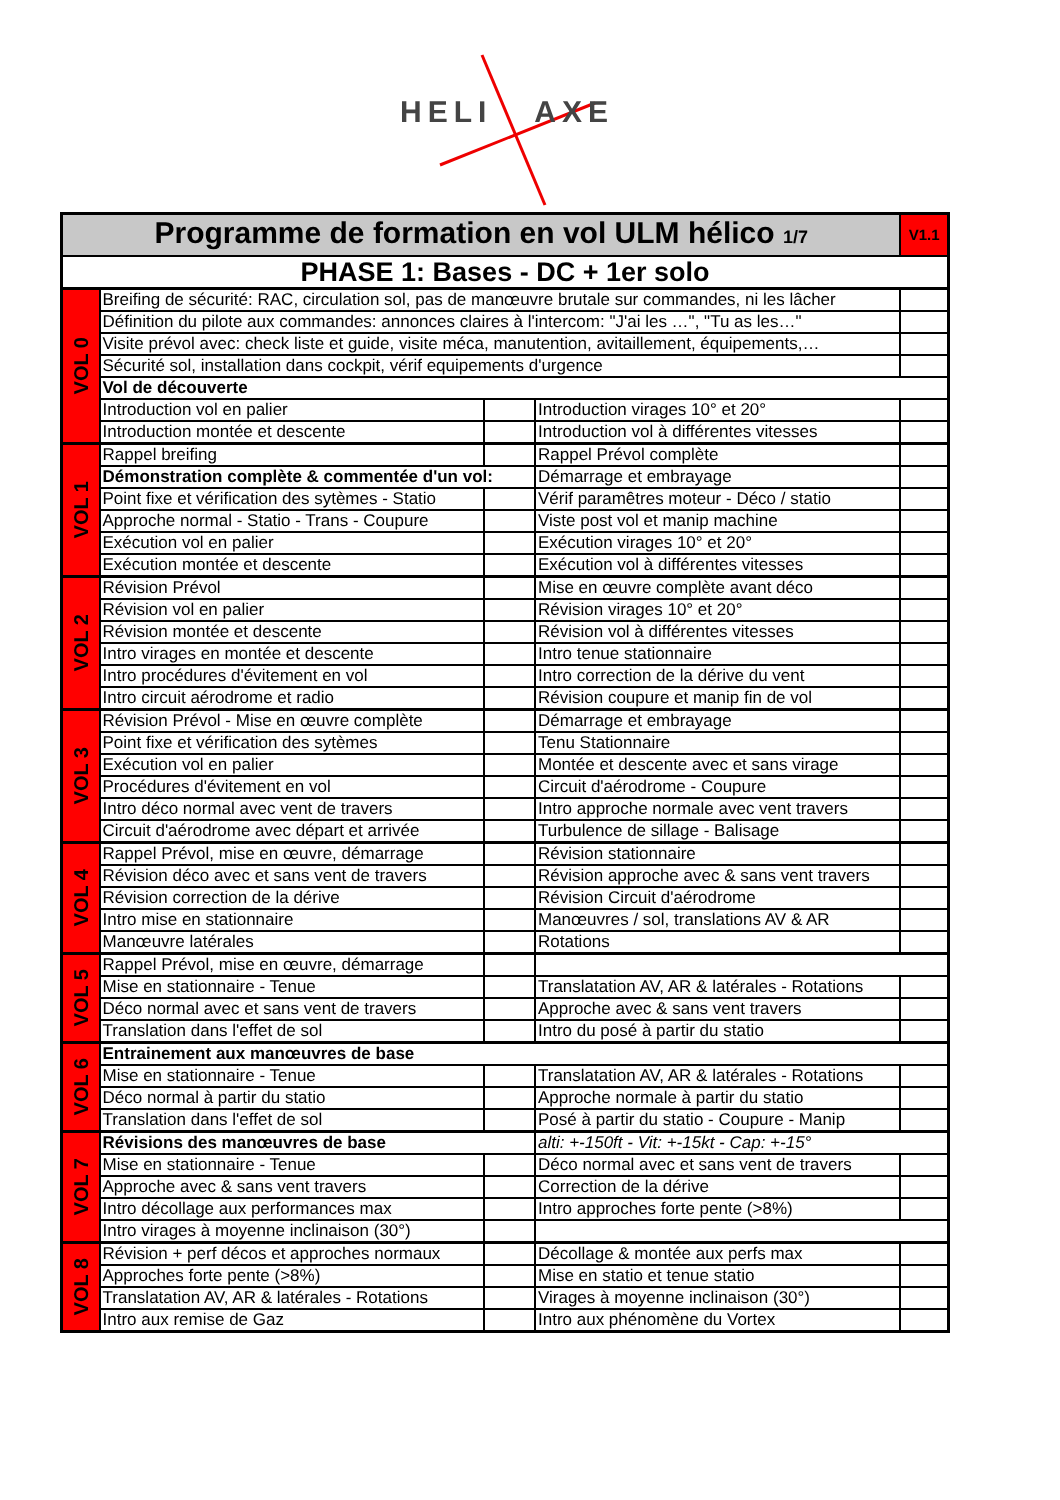HELI AXE
| Programme de formation en vol ULM hélico 1/7 | | | | V1.1 |
| PHASE 1: Bases - DC + 1er solo | | | | |
| VOL 0 | Breifing de sécurité: RAC, circulation sol, pas de manœuvre brutale sur commandes, ni les lâcher | | | |
| | Définition du pilote aux commandes: annonces claires à l'intercom: "J'ai les …", "Tu as les…" | | | |
| | Visite prévol avec: check liste et guide, visite méca, manutention, avitaillement, équipements,… | | | |
| | Sécurité sol, installation dans cockpit, vérif equipements d'urgence | | | |
| | Vol de découverte | | | |
| | Introduction vol en palier | | Introduction virages 10° et 20° | |
| | Introduction montée et descente | | Introduction vol à différentes vitesses | |
| VOL 1 | Rappel breifing | | Rappel Prévol complète | |
| | Démonstration complète & commentée d'un vol: | | Démarrage et embrayage | |
| | Point fixe et vérification des sytèmes - Statio | | Vérif paramêtres moteur - Déco / statio | |
| | Approche normal - Statio - Trans - Coupure | | Viste post vol et manip machine | |
| | Exécution vol en palier | | Exécution virages 10° et 20° | |
| | Exécution montée et descente | | Exécution vol à différentes vitesses | |
| VOL 2 | Révision Prévol | | Mise en œuvre complète avant déco | |
| | Révision vol en palier | | Révision virages 10° et 20° | |
| | Révision montée et descente | | Révision vol à différentes vitesses | |
| | Intro virages en montée et descente | | Intro tenue stationnaire | |
| | Intro procédures d'évitement en vol | | Intro correction de la dérive du vent | |
| | Intro circuit aérodrome et radio | | Révision coupure et manip fin de vol | |
| VOL 3 | Révision Prévol - Mise en œuvre complète | | Démarrage et embrayage | |
| | Point fixe et vérification des sytèmes | | Tenu Stationnaire | |
| | Exécution vol en palier | | Montée et descente avec et sans virage | |
| | Procédures d'évitement en vol | | Circuit d'aérodrome - Coupure | |
| | Intro déco normal avec vent de travers | | Intro approche normale avec vent travers | |
| | Circuit d'aérodrome avec départ et arrivée | | Turbulence de sillage - Balisage | |
| VOL 4 | Rappel Prévol, mise en œuvre, démarrage | | Révision stationnaire | |
| | Révision déco avec et sans vent de travers | | Révision approche avec & sans vent travers | |
| | Révision correction de la dérive | | Révision Circuit d'aérodrome | |
| | Intro mise en stationnaire | | Manœuvres / sol, translations AV & AR | |
| | Manœuvre latérales | | Rotations | |
| VOL 5 | Rappel Prévol, mise en œuvre, démarrage | | | |
| | Mise en stationnaire - Tenue | | Translatation AV, AR & latérales - Rotations | |
| | Déco normal avec et sans vent de travers | | Approche avec & sans vent travers | |
| | Translation dans l'effet de sol | | Intro du posé à partir du statio | |
| VOL 6 | Entrainement aux manœuvres de base | | | |
| | Mise en stationnaire - Tenue | | Translatation AV, AR & latérales - Rotations | |
| | Déco normal à partir du statio | | Approche normale à partir du statio | |
| | Translation dans l'effet de sol | | Posé à partir du statio - Coupure - Manip | |
| VOL 7 | Révisions des manœuvres de base | | alti: +-150ft - Vit: +-15kt - Cap: +-15° | |
| | Mise en stationnaire - Tenue | | Déco normal avec et sans vent de travers | |
| | Approche avec & sans vent travers | | Correction de la dérive | |
| | Intro décollage aux performances max | | Intro approches forte pente (>8%) | |
| | Intro virages à moyenne inclinaison (30°) | | | |
| VOL 8 | Révision + perf décos et approches normaux | | Décollage & montée aux perfs max | |
| | Approches forte pente (>8%) | | Mise en statio et tenue statio | |
| | Translatation AV, AR & latérales - Rotations | | Virages à moyenne inclinaison (30°) | |
| | Intro aux remise de Gaz | | Intro aux phénomène du Vortex | |